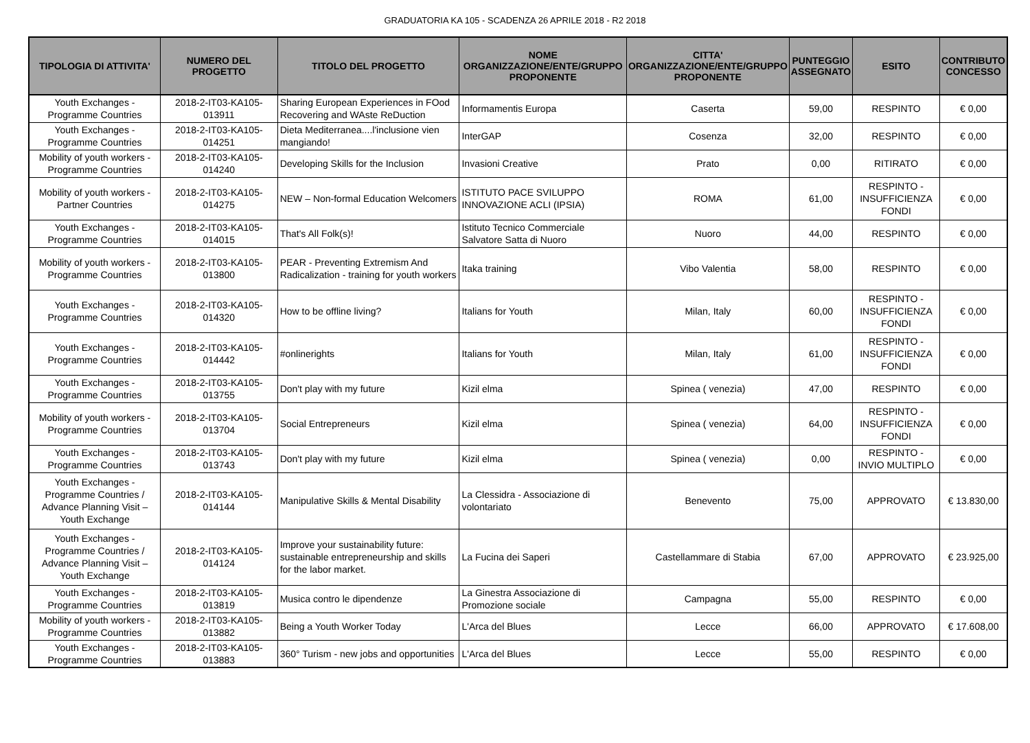GRADUATORIA KA 105 - SCADENZA 26 APRILE 2018 - R2 2018
| TIPOLOGIA DI ATTIVITA' | NUMERO DEL PROGETTO | TITOLO DEL PROGETTO | NOME ORGANIZZAZIONE/ENTE/GRUPPO PROPONENTE | CITTA' ORGANIZZAZIONE/ENTE/GRUPPO PROPONENTE | PUNTEGGIO ASSEGNATO | ESITO | CONTRIBUTO CONCESSO |
| --- | --- | --- | --- | --- | --- | --- | --- |
| Youth Exchanges - Programme Countries | 2018-2-IT03-KA105-013911 | Sharing European Experiences in FOod Recovering and WAste ReDuction | Informamentis Europa | Caserta | 59,00 | RESPINTO | € 0,00 |
| Youth Exchanges - Programme Countries | 2018-2-IT03-KA105-014251 | Dieta Mediterranea....l'inclusione vien mangiando! | InterGAP | Cosenza | 32,00 | RESPINTO | € 0,00 |
| Mobility of youth workers - Programme Countries | 2018-2-IT03-KA105-014240 | Developing Skills for the Inclusion | Invasioni Creative | Prato | 0,00 | RITIRATO | € 0,00 |
| Mobility of youth workers - Partner Countries | 2018-2-IT03-KA105-014275 | NEW – Non-formal Education Welcomers | ISTITUTO PACE SVILUPPO INNOVAZIONE ACLI (IPSIA) | ROMA | 61,00 | RESPINTO - INSUFFICIENZA FONDI | € 0,00 |
| Youth Exchanges - Programme Countries | 2018-2-IT03-KA105-014015 | That's All Folk(s)! | Istituto Tecnico Commerciale Salvatore Satta di Nuoro | Nuoro | 44,00 | RESPINTO | € 0,00 |
| Mobility of youth workers - Programme Countries | 2018-2-IT03-KA105-013800 | PEAR - Preventing Extremism And Radicalization - training for youth workers | Itaka training | Vibo Valentia | 58,00 | RESPINTO | € 0,00 |
| Youth Exchanges - Programme Countries | 2018-2-IT03-KA105-014320 | How to be offline living? | Italians for Youth | Milan, Italy | 60,00 | RESPINTO - INSUFFICIENZA FONDI | € 0,00 |
| Youth Exchanges - Programme Countries | 2018-2-IT03-KA105-014442 | #onlinerights | Italians for Youth | Milan, Italy | 61,00 | RESPINTO - INSUFFICIENZA FONDI | € 0,00 |
| Youth Exchanges - Programme Countries | 2018-2-IT03-KA105-013755 | Don't play with my future | Kizil elma | Spinea ( venezia) | 47,00 | RESPINTO | € 0,00 |
| Mobility of youth workers - Programme Countries | 2018-2-IT03-KA105-013704 | Social Entrepreneurs | Kizil elma | Spinea ( venezia) | 64,00 | RESPINTO - INSUFFICIENZA FONDI | € 0,00 |
| Youth Exchanges - Programme Countries | 2018-2-IT03-KA105-013743 | Don't play with my future | Kizil elma | Spinea ( venezia) | 0,00 | RESPINTO - INVIO MULTIPLO | € 0,00 |
| Youth Exchanges - Programme Countries / Advance Planning Visit – Youth Exchange | 2018-2-IT03-KA105-014144 | Manipulative Skills & Mental Disability | La Clessidra - Associazione di volontariato | Benevento | 75,00 | APPROVATO | € 13.830,00 |
| Youth Exchanges - Programme Countries / Advance Planning Visit – Youth Exchange | 2018-2-IT03-KA105-014124 | Improve your sustainability future: sustainable entrepreneurship and skills for the labor market. | La Fucina dei Saperi | Castellammare di Stabia | 67,00 | APPROVATO | € 23.925,00 |
| Youth Exchanges - Programme Countries | 2018-2-IT03-KA105-013819 | Musica contro le dipendenze | La Ginestra Associazione di Promozione sociale | Campagna | 55,00 | RESPINTO | € 0,00 |
| Mobility of youth workers - Programme Countries | 2018-2-IT03-KA105-013882 | Being a Youth Worker Today | L'Arca del Blues | Lecce | 66,00 | APPROVATO | € 17.608,00 |
| Youth Exchanges - Programme Countries | 2018-2-IT03-KA105-013883 | 360° Turism - new jobs and opportunities | L'Arca del Blues | Lecce | 55,00 | RESPINTO | € 0,00 |